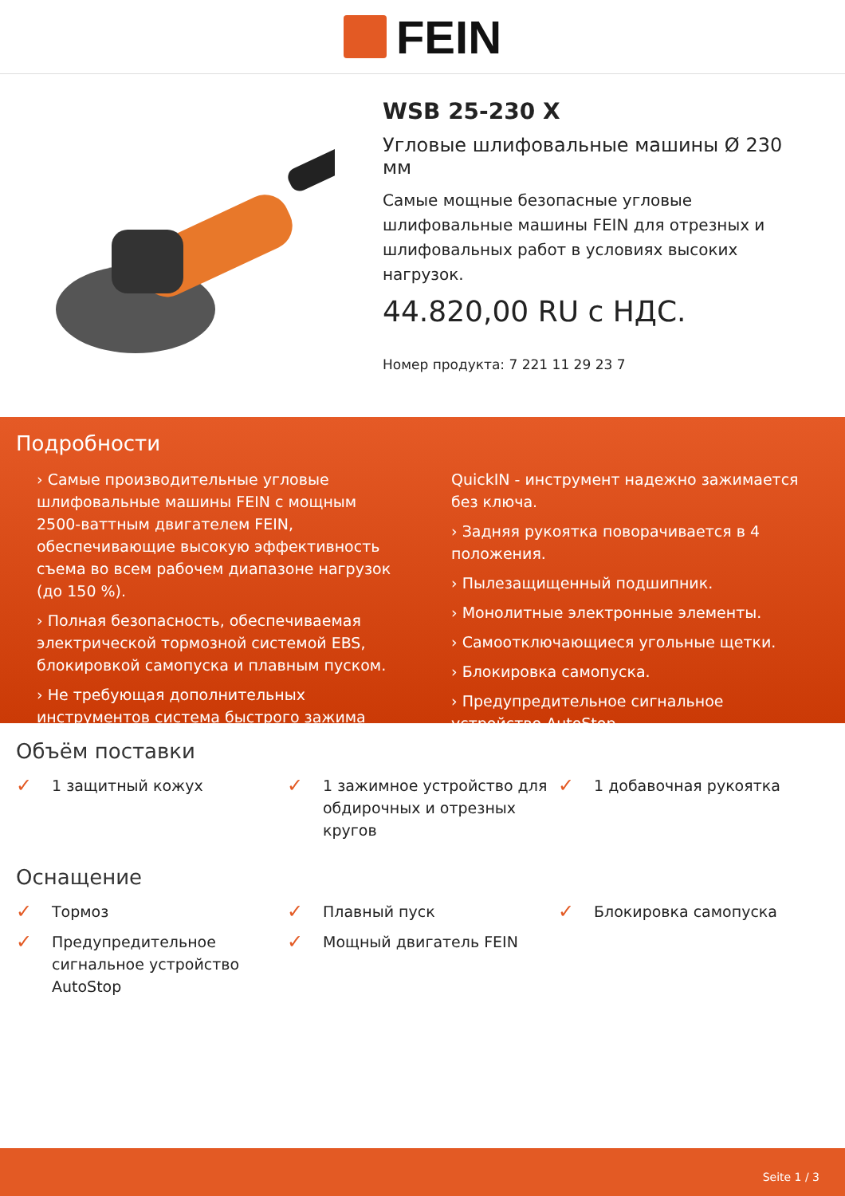FEIN
WSB 25-230 X
Угловые шлифовальные машины Ø 230 мм
Самые мощные безопасные угловые шлифовальные машины FEIN для отрезных и шлифовальных работ в условиях высоких нагрузок.
44.820,00 RU с НДС.
Номер продукта: 7 221 11 29 23 7
Подробности
› Самые производительные угловые шлифовальные машины FEIN с мощным 2500-ваттным двигателем FEIN, обеспечивающие высокую эффективность съема во всем рабочем диапазоне нагрузок (до 150 %).
› Полная безопасность, обеспечиваемая электрической тормозной системой EBS, блокировкой самопуска и плавным пуском.
› Не требующая дополнительных инструментов система быстрого зажима
QuickIN - инструмент надежно зажимается без ключа.
› Задняя рукоятка поворачивается в 4 положения.
› Пылезащищенный подшипник.
› Монолитные электронные элементы.
› Самоотключающиеся угольные щетки.
› Блокировка самопуска.
› Предупредительное сигнальное устройство AutoStop
Объём поставки
✓ 1 защитный кожух
✓ 1 зажимное устройство для обдирочных и отрезных кругов
✓ 1 добавочная рукоятка
Оснащение
✓ Тормоз
✓ Плавный пуск
✓ Блокировка самопуска
✓ Предупредительное сигнальное устройство AutoStop
✓ Мощный двигатель FEIN
Seite 1 / 3